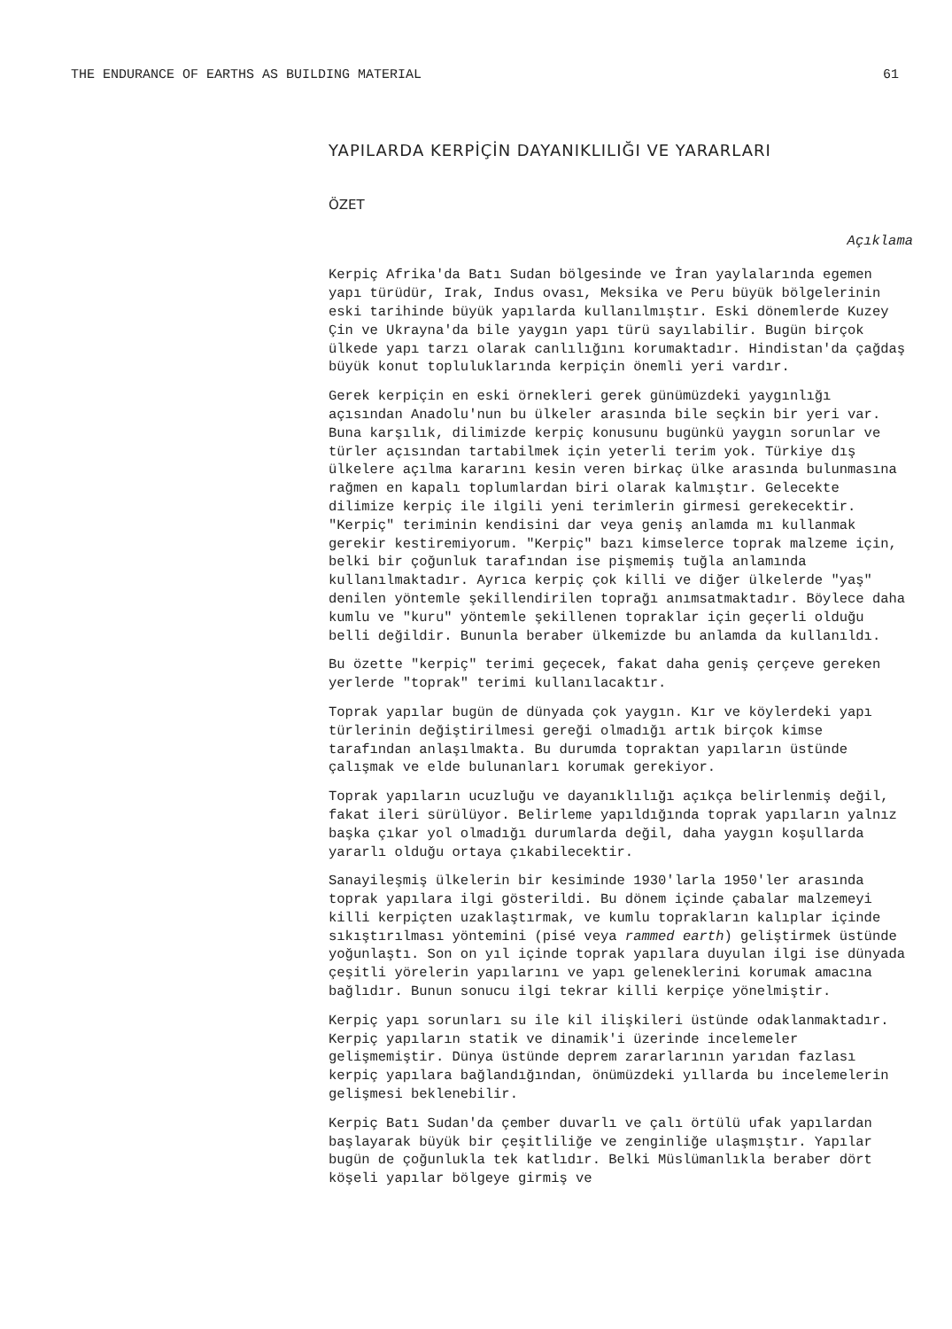THE ENDURANCE OF EARTHS AS BUILDING MATERIAL 61
YAPILARDA KERPİÇİN DAYANIKLILIĞI VE YARARLARI
ÖZET
Açıklama
Kerpiç Afrika'da Batı Sudan bölgesinde ve İran yaylalarında egemen yapı türüdür, Irak, Indus ovası, Meksika ve Peru büyük bölgelerinin eski tarihinde büyük yapılarda kullanılmıştır. Eski dönemlerde Kuzey Çin ve Ukrayna'da bile yaygın yapı türü sayılabilir. Bugün birçok ülkede yapı tarzı olarak canlılığını korumaktadır. Hindistan'da çağdaş büyük konut topluluklarında kerpiçin önemli yeri vardır.
Gerek kerpiçin en eski örnekleri gerek günümüzdeki yaygınlığı açısından Anadolu'nun bu ülkeler arasında bile seçkin bir yeri var. Buna karşılık, dilimizde kerpiç konusunu bugünkü yaygın sorunlar ve türler açısından tartabilmek için yeterli terim yok. Türkiye dış ülkelere açılma kararını kesin veren birkaç ülke arasında bulunmasına rağmen en kapalı toplumlardan biri olarak kalmıştır. Gelecekte dilimize kerpiç ile ilgili yeni terimlerin girmesi gerekecektir. "Kerpiç" teriminin kendisini dar veya geniş anlamda mı kullanmak gerekir kestiremiyorum. "Kerpiç" bazı kimselerce toprak malzeme için, belki bir çoğunluk tarafından ise pişmemiş tuğla anlamında kullanılmaktadır. Ayrıca kerpiç çok killi ve diğer ülkelerde "yaş" denilen yöntemle şekillendirilen toprağı anımsatmaktadır. Böylece daha kumlu ve "kuru" yöntemle şekillenen topraklar için geçerli olduğu belli değildir. Bununla beraber ülkemizde bu anlamda da kullanıldı.
Bu özette "kerpiç" terimi geçecek, fakat daha geniş çerçeve gereken yerlerde "toprak" terimi kullanılacaktır.
Toprak yapılar bugün de dünyada çok yaygın. Kır ve köylerdeki yapı türlerinin değiştirilmesi gereği olmadığı artık birçok kimse tarafından anlaşılmakta. Bu durumda topraktan yapıların üstünde çalışmak ve elde bulunanları korumak gerekiyor.
Toprak yapıların ucuzluğu ve dayanıklılığı açıkça belirlenmiş değil, fakat ileri sürülüyor. Belirleme yapıldığında toprak yapıların yalnız başka çıkar yol olmadığı durumlarda değil, daha yaygın koşullarda yararlı olduğu ortaya çıkabilecektir.
Sanayileşmiş ülkelerin bir kesiminde 1930'larla 1950'ler arasında toprak yapılara ilgi gösterildi. Bu dönem içinde çabalar malzemeyi killi kerpiçten uzaklaştırmak, ve kumlu toprakların kalıplar içinde sıkıştırılması yöntemini (pisé veya rammed earth) geliştirmek üstünde yoğunlaştı. Son on yıl içinde toprak yapılara duyulan ilgi ise dünyada çeşitli yörelerin yapılarını ve yapı geleneklerini korumak amacına bağlıdır. Bunun sonucu ilgi tekrar killi kerpiçe yönelmiştir.
Kerpiç yapı sorunları su ile kil ilişkileri üstünde odaklanmaktadır. Kerpiç yapıların statik ve dinamik'i üzerinde incelemeler gelişmemiştir. Dünya üstünde deprem zararlarının yarıdan fazlası kerpiç yapılara bağlandığından, önümüzdeki yıllarda bu incelemelerin gelişmesi beklenebilir.
Kerpiç Batı Sudan'da çember duvarlı ve çalı örtülü ufak yapılardan başlayarak büyük bir çeşitliliğe ve zenginliğe ulaşmıştır. Yapılar bugün de çoğunlukla tek katlıdır. Belki Müslümanlıkla beraber dört köşeli yapılar bölgeye girmiş ve